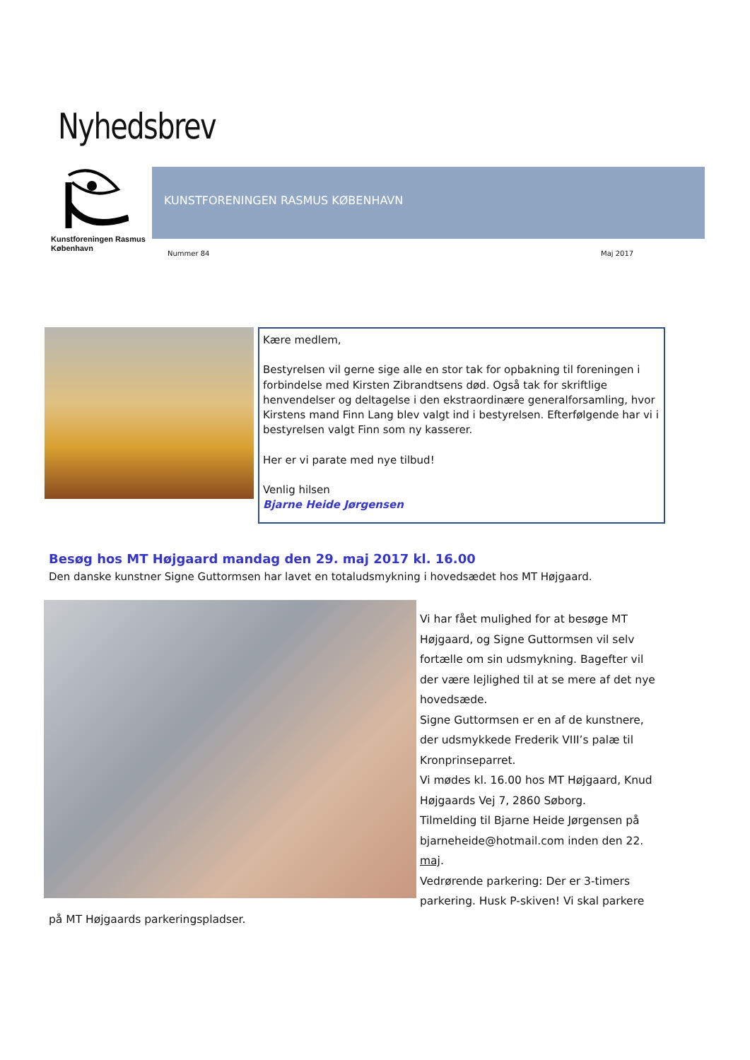Nyhedsbrev
Kunstforeningen Rasmus København
KUNSTFORENINGEN RASMUS KØBENHAVN
Nummer 84 Maj 2017
Kære medlem,
Bestyrelsen vil gerne sige alle en stor tak for opbakning til foreningen i forbindelse med Kirsten Zibrandtsens død. Også tak for skriftlige henvendelser og deltagelse i den ekstraordinære generalforsamling, hvor Kirstens mand Finn Lang blev valgt ind i bestyrelsen. Efterfølgende har vi i bestyrelsen valgt Finn som ny kasserer.
Her er vi parate med nye tilbud!
Venlig hilsen
Bjarne Heide Jørgensen
Besøg hos MT Højgaard mandag den 29. maj 2017 kl. 16.00
Den danske kunstner Signe Guttormsen har lavet en totaludsmykning i hovedsædet hos MT Højgaard.
Vi har fået mulighed for at besøge MT Højgaard, og Signe Guttormsen vil selv fortælle om sin udsmykning. Bagefter vil der være lejlighed til at se mere af det nye hovedsæde.
Signe Guttormsen er en af de kunstnere, der udsmykkede Frederik VIII’s palæ til Kronprinseparret.
Vi mødes kl. 16.00 hos MT Højgaard, Knud Højgaards Vej 7, 2860 Søborg.
Tilmelding til Bjarne Heide Jørgensen på bjarneheide@hotmail.com inden den 22. maj.
Vedrørende parkering: Der er 3-timers parkering. Husk P-skiven! Vi skal parkere
på MT Højgaards parkeringspladser.